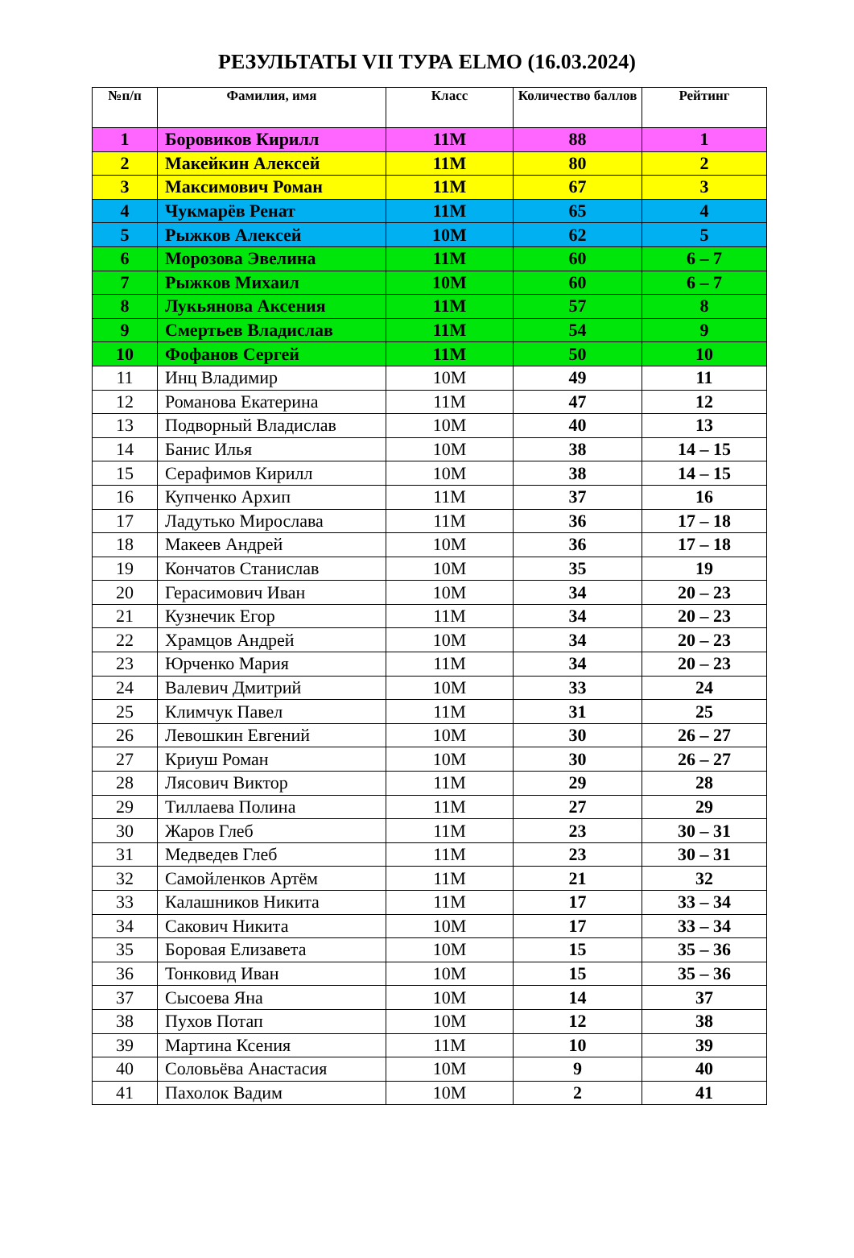РЕЗУЛЬТАТЫ VII ТУРА ELMO (16.03.2024)
| №п/п | Фамилия, имя | Класс | Количество баллов | Рейтинг |
| --- | --- | --- | --- | --- |
| 1 | Боровиков Кирилл | 11М | 88 | 1 |
| 2 | Макейкин Алексей | 11М | 80 | 2 |
| 3 | Максимович Роман | 11М | 67 | 3 |
| 4 | Чукмарёв Ренат | 11М | 65 | 4 |
| 5 | Рыжков Алексей | 10М | 62 | 5 |
| 6 | Морозова Эвелина | 11М | 60 | 6 – 7 |
| 7 | Рыжков Михаил | 10М | 60 | 6 – 7 |
| 8 | Лукьянова Аксения | 11М | 57 | 8 |
| 9 | Смертьев Владислав | 11М | 54 | 9 |
| 10 | Фофанов Сергей | 11М | 50 | 10 |
| 11 | Инц Владимир | 10М | 49 | 11 |
| 12 | Романова Екатерина | 11М | 47 | 12 |
| 13 | Подворный Владислав | 10М | 40 | 13 |
| 14 | Банис Илья | 10М | 38 | 14 – 15 |
| 15 | Серафимов Кирилл | 10М | 38 | 14 – 15 |
| 16 | Купченко Архип | 11М | 37 | 16 |
| 17 | Ладутько Мирослава | 11М | 36 | 17 – 18 |
| 18 | Макеев Андрей | 10М | 36 | 17 – 18 |
| 19 | Кончатов Станислав | 10М | 35 | 19 |
| 20 | Герасимович Иван | 10М | 34 | 20 – 23 |
| 21 | Кузнечик Егор | 11М | 34 | 20 – 23 |
| 22 | Храмцов Андрей | 10М | 34 | 20 – 23 |
| 23 | Юрченко Мария | 11М | 34 | 20 – 23 |
| 24 | Валевич Дмитрий | 10М | 33 | 24 |
| 25 | Климчук Павел | 11М | 31 | 25 |
| 26 | Левошкин Евгений | 10М | 30 | 26 – 27 |
| 27 | Криуш Роман | 10М | 30 | 26 – 27 |
| 28 | Лясович Виктор | 11М | 29 | 28 |
| 29 | Тиллаева Полина | 11М | 27 | 29 |
| 30 | Жаров Глеб | 11М | 23 | 30 – 31 |
| 31 | Медведев Глеб | 11М | 23 | 30 – 31 |
| 32 | Самойленков Артём | 11М | 21 | 32 |
| 33 | Калашников Никита | 11М | 17 | 33 – 34 |
| 34 | Сакович Никита | 10М | 17 | 33 – 34 |
| 35 | Боровая Елизавета | 10М | 15 | 35 – 36 |
| 36 | Тонковид Иван | 10М | 15 | 35 – 36 |
| 37 | Сысоева Яна | 10М | 14 | 37 |
| 38 | Пухов Потап | 10М | 12 | 38 |
| 39 | Мартина Ксения | 11М | 10 | 39 |
| 40 | Соловьёва Анастасия | 10М | 9 | 40 |
| 41 | Пахолок Вадим | 10М | 2 | 41 |